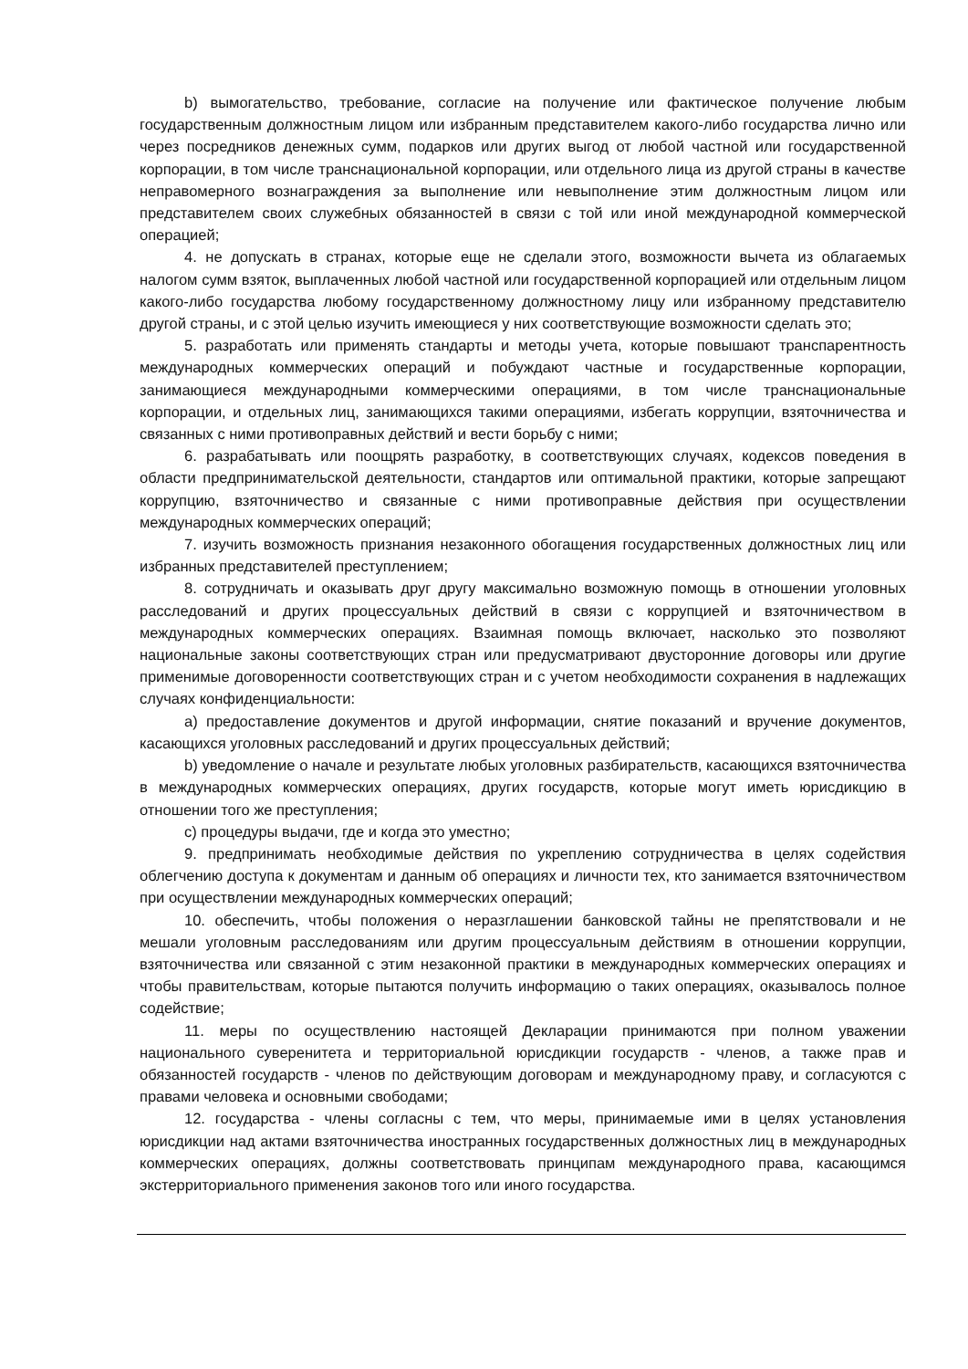b) вымогательство, требование, согласие на получение или фактическое получение любым государственным должностным лицом или избранным представителем какого-либо государства лично или через посредников денежных сумм, подарков или других выгод от любой частной или государственной корпорации, в том числе транснациональной корпорации, или отдельного лица из другой страны в качестве неправомерного вознаграждения за выполнение или невыполнение этим должностным лицом или представителем своих служебных обязанностей в связи с той или иной международной коммерческой операцией;
4. не допускать в странах, которые еще не сделали этого, возможности вычета из облагаемых налогом сумм взяток, выплаченных любой частной или государственной корпорацией или отдельным лицом какого-либо государства любому государственному должностному лицу или избранному представителю другой страны, и с этой целью изучить имеющиеся у них соответствующие возможности сделать это;
5. разработать или применять стандарты и методы учета, которые повышают транспарентность международных коммерческих операций и побуждают частные и государственные корпорации, занимающиеся международными коммерческими операциями, в том числе транснациональные корпорации, и отдельных лиц, занимающихся такими операциями, избегать коррупции, взяточничества и связанных с ними противоправных действий и вести борьбу с ними;
6. разрабатывать или поощрять разработку, в соответствующих случаях, кодексов поведения в области предпринимательской деятельности, стандартов или оптимальной практики, которые запрещают коррупцию, взяточничество и связанные с ними противоправные действия при осуществлении международных коммерческих операций;
7. изучить возможность признания незаконного обогащения государственных должностных лиц или избранных представителей преступлением;
8. сотрудничать и оказывать друг другу максимально возможную помощь в отношении уголовных расследований и других процессуальных действий в связи с коррупцией и взяточничеством в международных коммерческих операциях. Взаимная помощь включает, насколько это позволяют национальные законы соответствующих стран или предусматривают двусторонние договоры или другие применимые договоренности соответствующих стран и с учетом необходимости сохранения в надлежащих случаях конфиденциальности:
a) предоставление документов и другой информации, снятие показаний и вручение документов, касающихся уголовных расследований и других процессуальных действий;
b) уведомление о начале и результате любых уголовных разбирательств, касающихся взяточничества в международных коммерческих операциях, других государств, которые могут иметь юрисдикцию в отношении того же преступления;
c) процедуры выдачи, где и когда это уместно;
9. предпринимать необходимые действия по укреплению сотрудничества в целях содействия облегчению доступа к документам и данным об операциях и личности тех, кто занимается взяточничеством при осуществлении международных коммерческих операций;
10. обеспечить, чтобы положения о неразглашении банковской тайны не препятствовали и не мешали уголовным расследованиям или другим процессуальным действиям в отношении коррупции, взяточничества или связанной с этим незаконной практики в международных коммерческих операциях и чтобы правительствам, которые пытаются получить информацию о таких операциях, оказывалось полное содействие;
11. меры по осуществлению настоящей Декларации принимаются при полном уважении национального суверенитета и территориальной юрисдикции государств - членов, а также прав и обязанностей государств - членов по действующим договорам и международному праву, и согласуются с правами человека и основными свободами;
12. государства - члены согласны с тем, что меры, принимаемые ими в целях установления юрисдикции над актами взяточничества иностранных государственных должностных лиц в международных коммерческих операциях, должны соответствовать принципам международного права, касающимся экстерриториального применения законов того или иного государства.